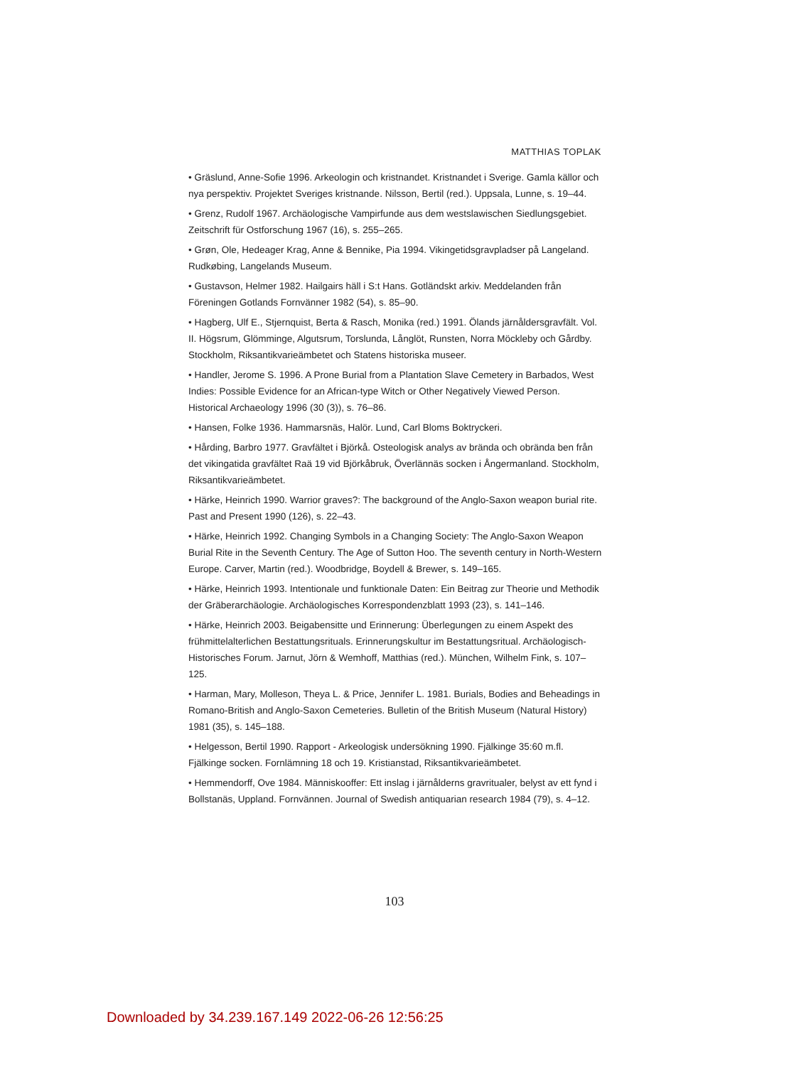MATTHIAS TOPLAK
• Gräslund, Anne-Sofie 1996. Arkeologin och kristnandet. Kristnandet i Sverige. Gamla källor och nya perspektiv. Projektet Sveriges kristnande. Nilsson, Bertil (red.). Uppsala, Lunne, s. 19–44.
• Grenz, Rudolf 1967. Archäologische Vampirfunde aus dem westslawischen Siedlungsgebiet. Zeitschrift für Ostforschung 1967 (16), s. 255–265.
• Grøn, Ole, Hedeager Krag, Anne & Bennike, Pia 1994. Vikingetidsgravpladser på Langeland. Rudkøbing, Langelands Museum.
• Gustavson, Helmer 1982. Hailgairs häll i S:t Hans. Gotländskt arkiv. Meddelanden från Föreningen Gotlands Fornvänner 1982 (54), s. 85–90.
• Hagberg, Ulf E., Stjernquist, Berta & Rasch, Monika (red.) 1991. Ölands järnåldersgravfält. Vol. II. Högsrum, Glömminge, Algutsrum, Torslunda, Långlöt, Runsten, Norra Möckleby och Gårdby. Stockholm, Riksantikvarieämbetet och Statens historiska museer.
• Handler, Jerome S. 1996. A Prone Burial from a Plantation Slave Cemetery in Barbados, West Indies: Possible Evidence for an African-type Witch or Other Negatively Viewed Person. Historical Archaeology 1996 (30 (3)), s. 76–86.
• Hansen, Folke 1936. Hammarsnäs, Halör. Lund, Carl Bloms Boktryckeri.
• Hårding, Barbro 1977. Gravfältet i Björkå. Osteologisk analys av brända och obrända ben från det vikingatida gravfältet Raä 19 vid Björkåbruk, Överlännäs socken i Ångermanland. Stockholm, Riksantikvarieämbetet.
• Härke, Heinrich 1990. Warrior graves?: The background of the Anglo-Saxon weapon burial rite. Past and Present 1990 (126), s. 22–43.
• Härke, Heinrich 1992. Changing Symbols in a Changing Society: The Anglo-Saxon Weapon Burial Rite in the Seventh Century. The Age of Sutton Hoo. The seventh century in North-Western Europe. Carver, Martin (red.). Woodbridge, Boydell & Brewer, s. 149–165.
• Härke, Heinrich 1993. Intentionale und funktionale Daten: Ein Beitrag zur Theorie und Methodik der Gräberarchäologie. Archäologisches Korrespondenzblatt 1993 (23), s. 141–146.
• Härke, Heinrich 2003. Beigabensitte und Erinnerung: Überlegungen zu einem Aspekt des frühmittelalterlichen Bestattungsrituals. Erinnerungskultur im Bestattungsritual. Archäologisch-Historisches Forum. Jarnut, Jörn & Wemhoff, Matthias (red.). München, Wilhelm Fink, s. 107–125.
• Harman, Mary, Molleson, Theya L. & Price, Jennifer L. 1981. Burials, Bodies and Beheadings in Romano-British and Anglo-Saxon Cemeteries. Bulletin of the British Museum (Natural History) 1981 (35), s. 145–188.
• Helgesson, Bertil 1990. Rapport - Arkeologisk undersökning 1990. Fjälkinge 35:60 m.fl. Fjälkinge socken. Fornlämning 18 och 19. Kristianstad, Riksantikvarieämbetet.
• Hemmendorff, Ove 1984. Människooffer: Ett inslag i järnålderns gravritualer, belyst av ett fynd i Bollstanäs, Uppland. Fornvännen. Journal of Swedish antiquarian research 1984 (79), s. 4–12.
103
Downloaded by 34.239.167.149 2022-06-26 12:56:25